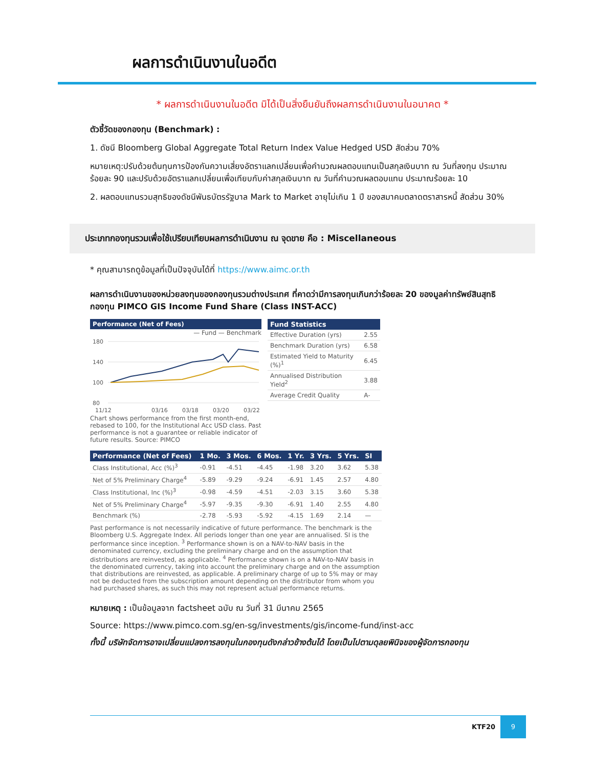ผลการดำเนินงานในอดีต
* ผลการดำเนินงานในอดีต มิได้เป็นสิ่งยืนยันถึงผลการดำเนินงานในอนาคต *
ตัวชี้วัดของกองทุน (Benchmark) :
1. ดัชนี Bloomberg Global Aggregate Total Return Index Value Hedged USD สัดส่วน 70%
หมายเหตุ:ปรับด้วยต้นทุนการป้องกันความเสี่ยงอัตราแลกเปลี่ยนเพื่อคำนวณผลตอบแทนเป็นสกุลเงินบาท ณ วันที่ลงทุน ประมาณร้อยละ 90 และปรับด้วยอัตราแลกเปลี่ยนเพื่อเทียบกับค่าสกุลเงินบาท ณ วันที่คำนวณผลตอบแทน ประมาณร้อยละ 10
2. ผลตอบแทนรวมสุทธิของดัชนีพันธบัตรรัฐบาล Mark to Market อายุไม่เกิน 1 ปี ของสมาคมตลาดตราสารหนี้ สัดส่วน 30%
ประเภทกองทุนรวมเพื่อใช้เปรียบเทียบผลการดำเนินงาน ณ จุดขาย คือ : Miscellaneous
* คุณสามารถดูข้อมูลที่เป็นปัจจุบันได้ที่ https://www.aimc.or.th
ผลการดำเนินงานของหน่วยลงทุนของกองทุนรวมต่างประเทศ ที่คาดว่ามีการลงทุนเกินกว่าร้อยละ 20 ของมูลค่าทรัพย์สินสุทธิ กองทุน PIMCO GIS Income Fund Share (Class INST-ACC)
Performance (Net of Fees)
— Fund — Benchmark
180
140
100
80
11/12
03/16
03/18
03/20
03/22
Chart shows performance from the first month-end, rebased to 100, for the Institutional Acc USD class. Past performance is not a guarantee or reliable indicator of future results. Source: PIMCO
| Fund Statistics | |
| --- | --- |
| Effective Duration (yrs) | 2.55 |
| Benchmark Duration (yrs) | 6.58 |
| Estimated Yield to Maturity (%)<sup>1</sup> | 6.45 |
| Annualised Distribution Yield<sup>2</sup> | 3.88 |
| Average Credit Quality | A- |
| Performance (Net of Fees) | 1 Mo. | 3 Mos. | 6 Mos. | 1 Yr. | 3 Yrs. | 5 Yrs. | SI |
| --- | --- | --- | --- | --- | --- | --- | --- |
| Class Institutional, Acc (%)<sup>3</sup> | -0.91 | -4.51 | -4.45 | -1.98 | 3.20 | 3.62 | 5.38 |
| Net of 5% Preliminary Charge<sup>4</sup> | -5.89 | -9.29 | -9.24 | -6.91 | 1.45 | 2.57 | 4.80 |
| Class Institutional, Inc (%)<sup>3</sup> | -0.98 | -4.59 | -4.51 | -2.03 | 3.15 | 3.60 | 5.38 |
| Net of 5% Preliminary Charge<sup>4</sup> | -5.97 | -9.35 | -9.30 | -6.91 | 1.40 | 2.55 | 4.80 |
| Benchmark (%) | -2.78 | -5.93 | -5.92 | -4.15 | 1.69 | 2.14 | — |
Past performance is not necessarily indicative of future performance. The benchmark is the Bloomberg U.S. Aggregate Index. All periods longer than one year are annualised. SI is the performance since inception. <sup>3</sup> Performance shown is on a NAV-to-NAV basis in the denominated currency, excluding the preliminary charge and on the assumption that distributions are reinvested, as applicable. <sup>4</sup> Performance shown is on a NAV-to-NAV basis in the denominated currency, taking into account the preliminary charge and on the assumption that distributions are reinvested, as applicable. A preliminary charge of up to 5% may or may not be deducted from the subscription amount depending on the distributor from whom you had purchased shares, as such this may not represent actual performance returns.
หมายเหตุ : เป็นข้อมูลจาก factsheet ฉบับ ณ วันที่ 31 มีนาคม 2565
Source: https://www.pimco.com.sg/en-sg/investments/gis/income-fund/inst-acc
ทั้งนี้ บริษัทจัดการอาจเปลี่ยนแปลงการลงทุนในกองทุนดังกล่าวข้างต้นได้ โดยเป็นไปตามดุลยพินิจของผู้จัดการกองทุน
9
KTF20